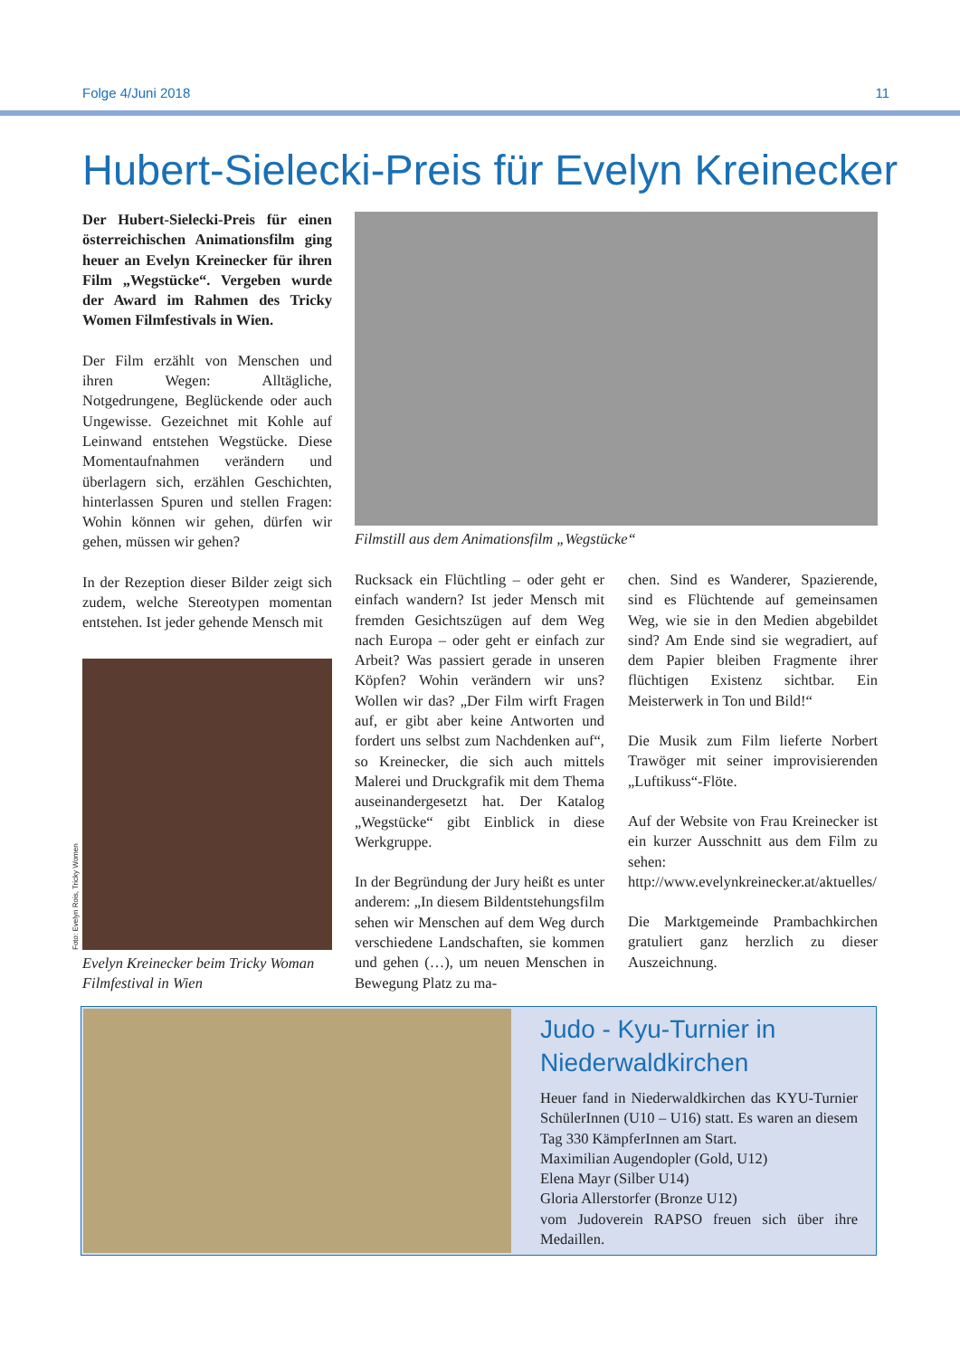Folge 4/Juni 2018 11
Hubert-Sielecki-Preis für Evelyn Kreinecker
Der Hubert-Sielecki-Preis für einen österreichischen Animationsfilm ging heuer an Evelyn Kreinecker für ihren Film „Wegstücke“. Vergeben wurde der Award im Rahmen des Tricky Women Filmfestivals in Wien.
Der Film erzählt von Menschen und ihren Wegen: Alltägliche, Notgedrungene, Beglückende oder auch Ungewisse. Gezeichnet mit Kohle auf Leinwand entstehen Wegstücke. Diese Momentaufnahmen verändern und überlagern sich, erzählen Geschichten, hinterlassen Spuren und stellen Fragen: Wohin können wir gehen, dürfen wir gehen, müssen wir gehen?
In der Rezeption dieser Bilder zeigt sich zudem, welche Stereotypen momentan entstehen. Ist jeder gehende Mensch mit
Foto: Evelyn Rois, Tricky Women
Evelyn Kreinecker beim Tricky Woman Filmfestival in Wien
Filmstill aus dem Animationsfilm „Wegstücke“
Rucksack ein Flüchtling – oder geht er einfach wandern? Ist jeder Mensch mit fremden Gesichtszügen auf dem Weg nach Europa – oder geht er einfach zur Arbeit? Was passiert gerade in unseren Köpfen? Wohin verändern wir uns? Wollen wir das? „Der Film wirft Fragen auf, er gibt aber keine Antworten und fordert uns selbst zum Nachdenken auf“, so Kreinecker, die sich auch mittels Malerei und Druckgrafik mit dem Thema auseinandergesetzt hat. Der Katalog „Wegstücke“ gibt Einblick in diese Werkgruppe.
In der Begründung der Jury heißt es unter anderem: „In diesem Bildentstehungsfilm sehen wir Menschen auf dem Weg durch verschiedene Landschaften, sie kommen und gehen (…), um neuen Menschen in Bewegung Platz zu ma-
chen. Sind es Wanderer, Spazierende, sind es Flüchtende auf gemeinsamen Weg, wie sie in den Medien abgebildet sind? Am Ende sind sie wegradiert, auf dem Papier bleiben Fragmente ihrer flüchtigen Existenz sichtbar. Ein Meisterwerk in Ton und Bild!“
Die Musik zum Film lieferte Norbert Trawöger mit seiner improvisierenden „Luftikuss“-Flöte.
Auf der Website von Frau Kreinecker ist ein kurzer Ausschnitt aus dem Film zu sehen: http://www.evelynkreinecker.at/aktuelles/
Die Marktgemeinde Prambachkirchen gratuliert ganz herzlich zu dieser Auszeichnung.
Judo - Kyu-Turnier in Niederwaldkirchen
Heuer fand in Niederwaldkirchen das KYU-Turnier SchülerInnen (U10 – U16) statt. Es waren an diesem Tag 330 KämpferInnen am Start.
Maximilian Augendopler (Gold, U12)
Elena Mayr (Silber U14)
Gloria Allerstorfer (Bronze U12)
vom Judoverein RAPSO freuen sich über ihre Medaillen.